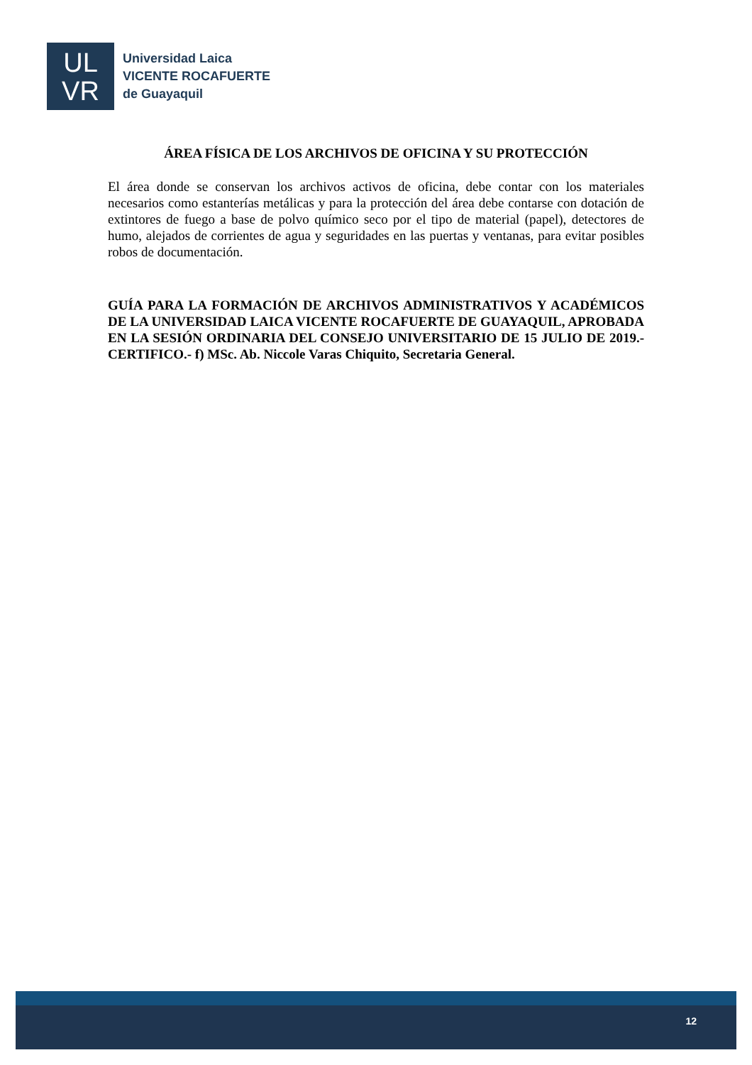UL
VR
Universidad Laica
VICENTE ROCAFUERTE
de Guayaquil
ÁREA FÍSICA DE LOS ARCHIVOS DE OFICINA Y SU PROTECCIÓN
El área donde se conservan los archivos activos de oficina, debe contar con los materiales necesarios como estanterías metálicas y para la protección del área debe contarse con dotación de extintores de fuego a base de polvo químico seco por el tipo de material (papel), detectores de humo, alejados de corrientes de agua y seguridades en las puertas y ventanas, para evitar posibles robos de documentación.
GUÍA PARA LA FORMACIÓN DE ARCHIVOS ADMINISTRATIVOS Y ACADÉMICOS DE LA UNIVERSIDAD LAICA VICENTE ROCAFUERTE DE GUAYAQUIL, APROBADA EN LA SESIÓN ORDINARIA DEL CONSEJO UNIVERSITARIO DE 15 JULIO DE 2019.-CERTIFICO.- f) MSc. Ab. Niccole Varas Chiquito, Secretaria General.
12